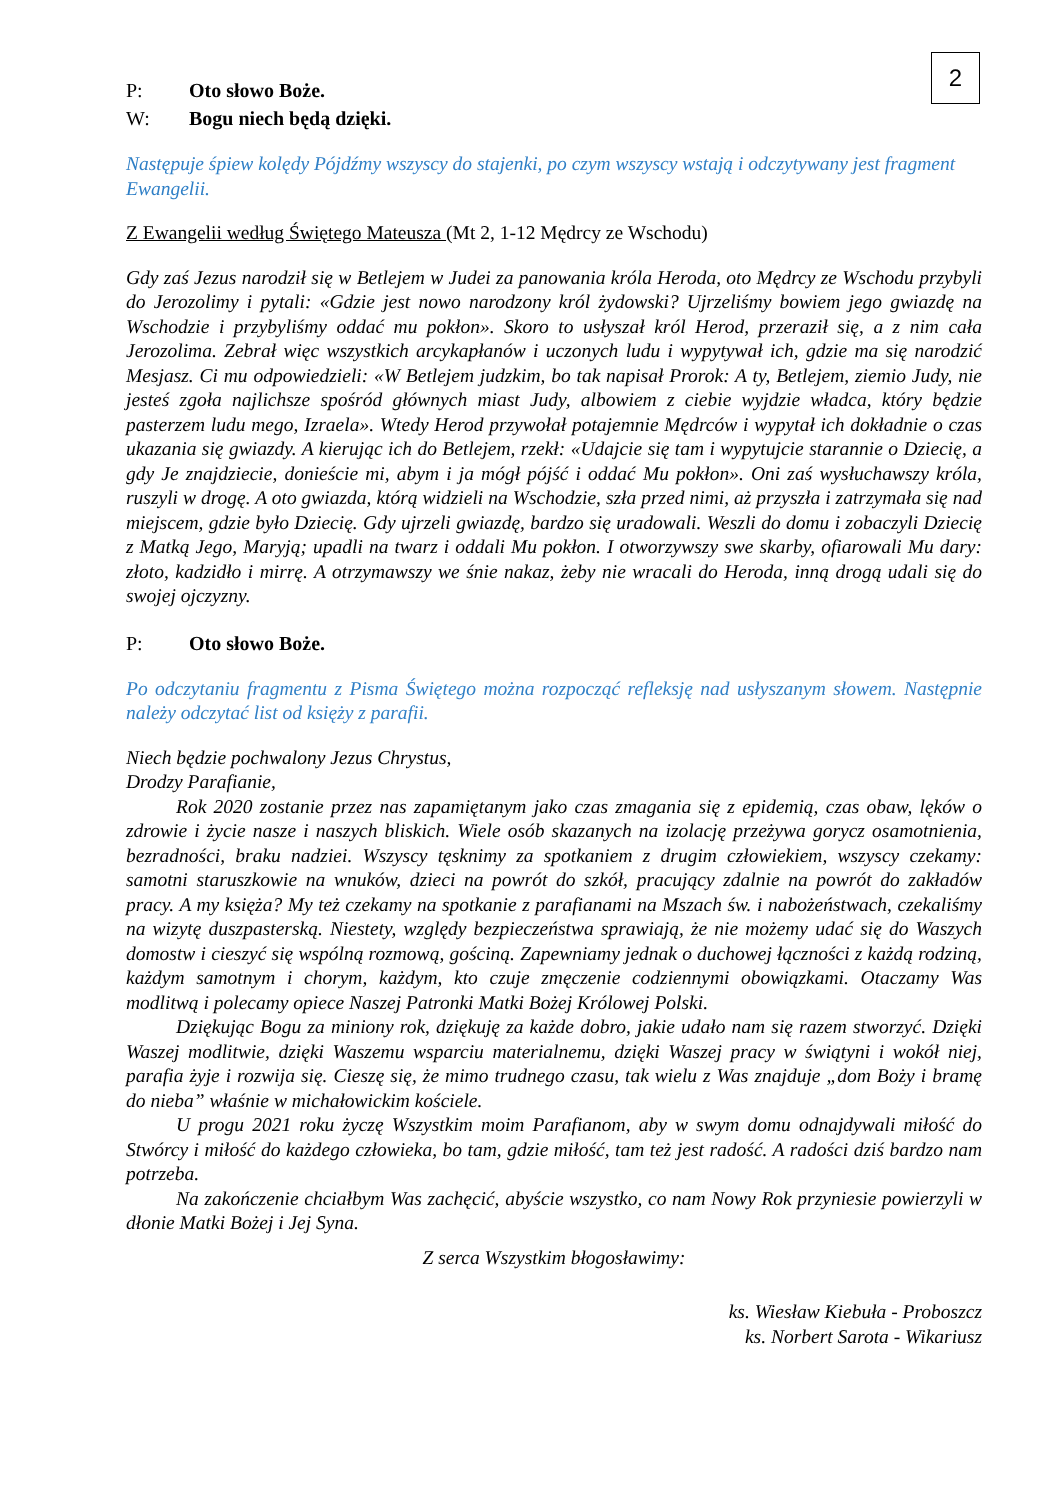2
P: Oto słowo Boże.
W: Bogu niech będą dzięki.
Następuje śpiew kolędy Pójdźmy wszyscy do stajenki, po czym wszyscy wstają i odczytywany jest fragment Ewangelii.
Z Ewangelii według Świętego Mateusza (Mt 2, 1-12 Mędrcy ze Wschodu)
Gdy zaś Jezus narodził się w Betlejem w Judei za panowania króla Heroda, oto Mędrcy ze Wschodu przybyli do Jerozolimy i pytali: «Gdzie jest nowo narodzony król żydowski? Ujrzeliśmy bowiem jego gwiazdę na Wschodzie i przybyliśmy oddać mu pokłon». Skoro to usłyszał król Herod, przeraził się, a z nim cała Jerozolima. Zebrał więc wszystkich arcykapłanów i uczonych ludu i wypytywał ich, gdzie ma się narodzić Mesjasz. Ci mu odpowiedzieli: «W Betlejem judzkim, bo tak napisał Prorok: A ty, Betlejem, ziemio Judy, nie jesteś zgoła najlichsze spośród głównych miast Judy, albowiem z ciebie wyjdzie władca, który będzie pasterzem ludu mego, Izraela». Wtedy Herod przywołał potajemnie Mędrców i wypytał ich dokładnie o czas ukazania się gwiazdy. A kierując ich do Betlejem, rzekł: «Udajcie się tam i wypytujcie starannie o Dziecię, a gdy Je znajdziecie, donieście mi, abym i ja mógł pójść i oddać Mu pokłon». Oni zaś wysłuchawszy króla, ruszyli w drogę. A oto gwiazda, którą widzieli na Wschodzie, szła przed nimi, aż przyszła i zatrzymała się nad miejscem, gdzie było Dziecię. Gdy ujrzeli gwiazdę, bardzo się uradowali. Weszli do domu i zobaczyli Dziecię z Matką Jego, Maryją; upadli na twarz i oddali Mu pokłon. I otworzywszy swe skarby, ofiarowali Mu dary: złoto, kadzidło i mirrę. A otrzymawszy we śnie nakaz, żeby nie wracali do Heroda, inną drogą udali się do swojej ojczyzny.
P: Oto słowo Boże.
Po odczytaniu fragmentu z Pisma Świętego można rozpocząć refleksję nad usłyszanym słowem. Następnie należy odczytać list od księży z parafii.
Niech będzie pochwalony Jezus Chrystus,
Drodzy Parafianie,
Rok 2020 zostanie przez nas zapamiętanym jako czas zmagania się z epidemią, czas obaw, lęków o zdrowie i życie nasze i naszych bliskich. Wiele osób skazanych na izolację przeżywa gorycz osamotnienia, bezradności, braku nadziei. Wszyscy tęsknimy za spotkaniem z drugim człowiekiem, wszyscy czekamy: samotni staruszkowie na wnuków, dzieci na powrót do szkół, pracujący zdalnie na powrót do zakładów pracy. A my księża? My też czekamy na spotkanie z parafianami na Mszach św. i nabożeństwach, czekaliśmy na wizytę duszpasterską. Niestety, względy bezpieczeństwa sprawiają, że nie możemy udać się do Waszych domostw i cieszyć się wspólną rozmową, gościną. Zapewniamy jednak o duchowej łączności z każdą rodziną, każdym samotnym i chorym, każdym, kto czuje zmęczenie codziennymi obowiązkami. Otaczamy Was modlitwą i polecamy opiece Naszej Patronki Matki Bożej Królowej Polski.
Dziękując Bogu za miniony rok, dziękuję za każde dobro, jakie udało nam się razem stworzyć. Dzięki Waszej modlitwie, dzięki Waszemu wsparciu materialnemu, dzięki Waszej pracy w świątyni i wokół niej, parafia żyje i rozwija się. Cieszę się, że mimo trudnego czasu, tak wielu z Was znajduje „dom Boży i bramę do nieba” właśnie w michałowickim kościele.
U progu 2021 roku życzę Wszystkim moim Parafianom, aby w swym domu odnajdywali miłość do Stwórcy i miłość do każdego człowieka, bo tam, gdzie miłość, tam też jest radość. A radości dziś bardzo nam potrzeba.
Na zakończenie chciałbym Was zachęcić, abyście wszystko, co nam Nowy Rok przyniesie powierzyli w dłonie Matki Bożej i Jej Syna.
Z serca Wszystkim błogosławimy:
ks. Wiesław Kiebuła - Proboszcz
ks. Norbert Sarota - Wikariusz